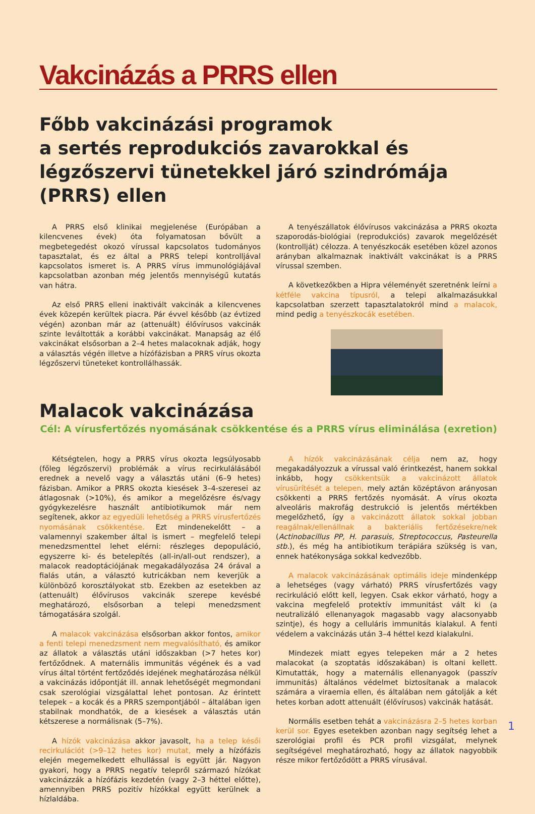Vakcinázás a PRRS ellen
Főbb vakcinázási programok
a sertés reprodukciós zavarokkal és légzőszervi tünetekkel járó szindrómája (PRRS) ellen
A PRRS első klinikai megjelenése (Európában a kilencvenes évek) óta folyamatosan bővült a megbetegedést okozó vírussal kapcsolatos tudományos tapasztalat, és ez által a PRRS telepi kontrolljával kapcsolatos ismeret is. A PRRS vírus immunológiájával kapcsolatban azonban még jelentős mennyiségű kutatás van hátra.
Az első PRRS elleni inaktivált vakcinák a kilencvenes évek közepén kerültek piacra. Pár évvel később (az évtized végén) azonban már az (attenuált) élővírusos vakcinák szinte leváltották a korábbi vakcinákat. Manapság az élő vakcinákat elsősorban a 2–4 hetes malacoknak adják, hogy a választás végén illetve a hízófázisban a PRRS vírus okozta légzőszervi tüneteket kontrollálhassák.
A tenyészállatok élővírusos vakcinázása a PRRS okozta szaporodás-biológiai (reprodukciós) zavarok megelőzését (kontrollját) célozza. A tenyészkocák esetében közel azonos arányban alkalmaznak inaktivált vakcinákat is a PRRS vírussal szemben.
A következőkben a Hipra véleményét szeretnénk leírni a kétféle vakcina típusról, a telepi alkalmazásukkal kapcsolatban szerzett tapasztalatokról mind a malacok, mind pedig a tenyészkocák esetében.
Malacok vakcinázása
Cél: A vírusfertőzés nyomásának csökkentése és a PRRS vírus eliminálása (exretion)
Kétségtelen, hogy a PRRS vírus okozta legsúlyosabb (főleg légzőszervi) problémák a vírus recirkulálásából erednek a nevelő vagy a választás utáni (6–9 hetes) fázisban. Amikor a PRRS okozta kiesések 3–4-szeresei az átlagosnak (>10%), és amikor a megelőzésre és/vagy gyógykezelésre használt antibiotikumok már nem segítenek, akkor az egyedüli lehetőség a PRRS vírusfertőzés nyomásának csökkentése. Ezt mindenekelőtt – a valamennyi szakember által is ismert – megfelelő telepi menedzsmenttel lehet elérni: részleges depopuláció, egyszerre ki- és betelepítés (all-in/all-out rendszer), a malacok readoptációjának megakadályozása 24 órával a fialás után, a választó kutricákban nem keverjük a különböző korosztályokat stb. Ezekben az esetekben az (attenuált) élővírusos vakcinák szerepe kevésbé meghatározó, elsősorban a telepi menedzsment támogatására szolgál.
A malacok vakcinázása elsősorban akkor fontos, amikor a fenti telepi menedzsment nem megvalósítható, és amikor az állatok a választás utáni időszakban (>7 hetes kor) fertőződnek. A maternális immunitás végének és a vad vírus által történt fertőződés idejének meghatározása nélkül a vakcinázás időpontját ill. annak lehetőségét megmondani csak szerológiai vizsgálattal lehet pontosan. Az érintett telepek – a kocák és a PRRS szempontjából – általában igen stabilnak mondhatók, de a kiesések a választás után kétszerese a normálisnak (5–7%).
A hízók vakcinázása akkor javasolt, ha a telep késői recirkulációt (>9–12 hetes kor) mutat, mely a hízófázis elején megemelkedett elhullással is együtt jár. Nagyon gyakori, hogy a PRRS negatív telepről származó hízókat vakcinázzák a hízófázis kezdetén (vagy 2–3 héttel előtte), amennyiben PRRS pozitív hízókkal együtt kerülnek a hízlaldába.
A hízók vakcinázásának célja nem az, hogy megakadályozzuk a vírussal való érintkezést, hanem sokkal inkább, hogy csökkentsük a vakcinázott állatok vírusürítését a telepen, mely aztán középtávon arányosan csökkenti a PRRS fertőzés nyomását. A vírus okozta alveoláris makrofág destrukció is jelentős mértékben megelőzhető, így a vakcinázott állatok sokkal jobban reagálnak/ellenállnak a bakteriális fertőzésekre/nek (Actinobacillus PP, H. parasuis, Streptococcus, Pasteurella stb.), és még ha antibiotikum terápiára szükség is van, ennek hatékonysága sokkal kedvezőbb.
A malacok vakcinázásának optimális ideje mindenképp a lehetséges (vagy várható) PRRS vírusfertőzés vagy recirkuláció előtt kell, legyen. Csak ekkor várható, hogy a vakcina megfelelő protektív immunitást vált ki (a neutralizáló ellenanyagok magasabb vagy alacsonyabb szintje), és hogy a celluláris immunitás kialakul. A fenti védelem a vakcinázás után 3–4 héttel kezd kialakulni.
Mindezek miatt egyes telepeken már a 2 hetes malacokat (a szoptatás időszakában) is oltani kellett. Kimutatták, hogy a maternális ellenanyagok (passzív immunitás) általános védelmet biztosítanak a malacok számára a viraemia ellen, és általában nem gátolják a két hetes korban adott attenuált (élővírusos) vakcinák hatását.
Normális esetben tehát a vakcinázásra 2–5 hetes korban kerül sor. Egyes esetekben azonban nagy segítség lehet a szerológiai profil és PCR profil vizsgálat, melynek segítségével meghatározható, hogy az állatok nagyobbik része mikor fertőződött a PRRS vírusával.
1